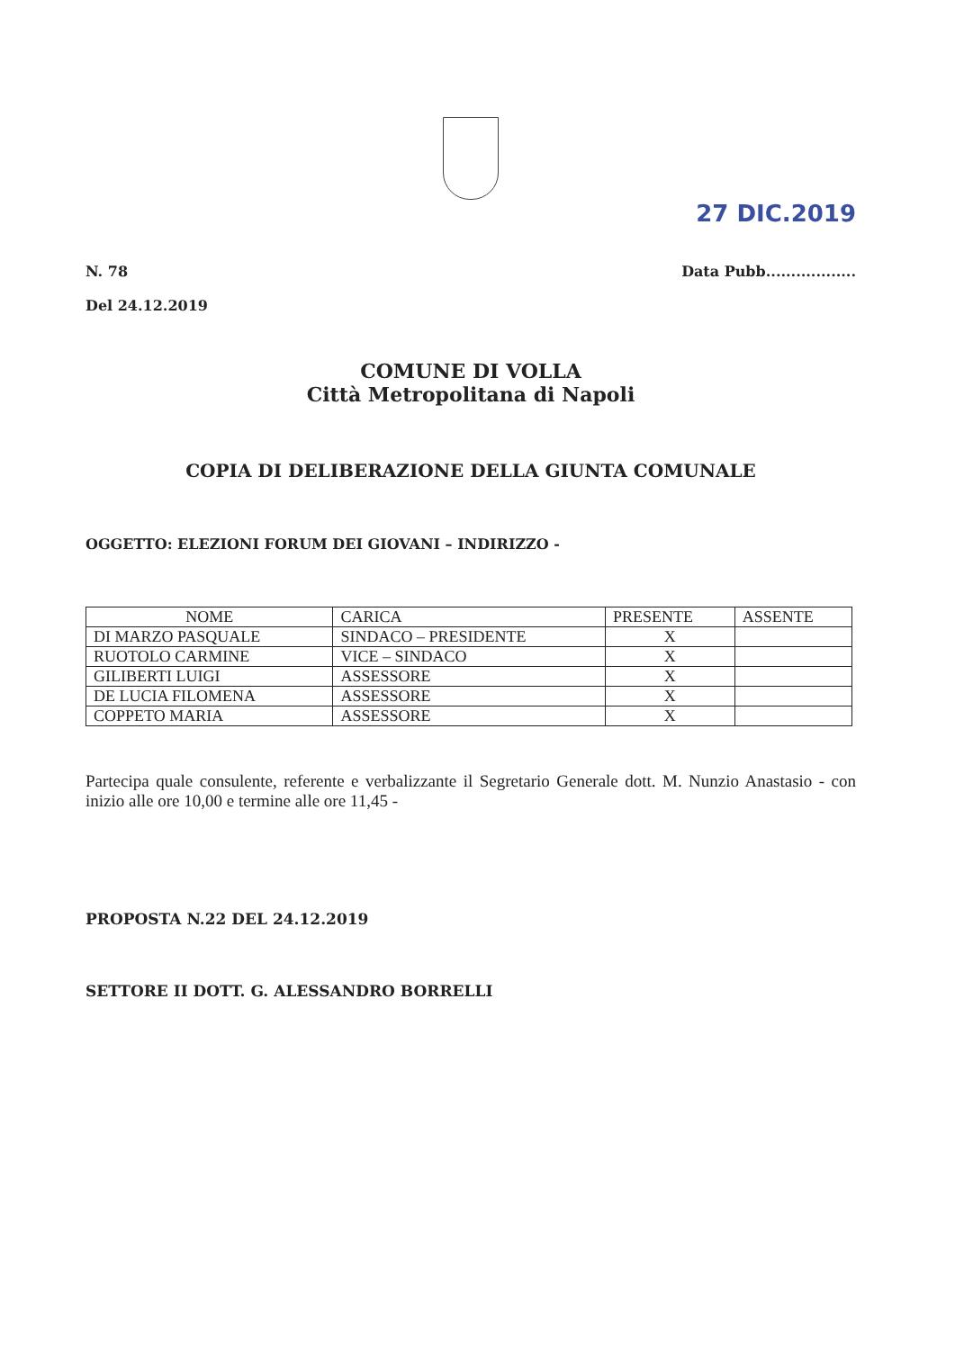27 DIC.2019
N. 78
Del 24.12.2019
Data Pubb..................
COMUNE DI VOLLA
Città Metropolitana di Napoli
COPIA DI DELIBERAZIONE DELLA GIUNTA COMUNALE
OGGETTO: ELEZIONI FORUM DEI GIOVANI – INDIRIZZO -
| NOME | CARICA | PRESENTE | ASSENTE |
| --- | --- | --- | --- |
| DI MARZO PASQUALE | SINDACO – PRESIDENTE | X | |
| RUOTOLO CARMINE | VICE – SINDACO | X | |
| GILIBERTI LUIGI | ASSESSORE | X | |
| DE LUCIA FILOMENA | ASSESSORE | X | |
| COPPETO MARIA | ASSESSORE | X | |
Partecipa quale consulente, referente e verbalizzante il Segretario Generale dott. M. Nunzio Anastasio - con inizio alle ore 10,00 e termine alle ore 11,45 -
PROPOSTA N.22 DEL 24.12.2019
SETTORE II DOTT. G. ALESSANDRO BORRELLI